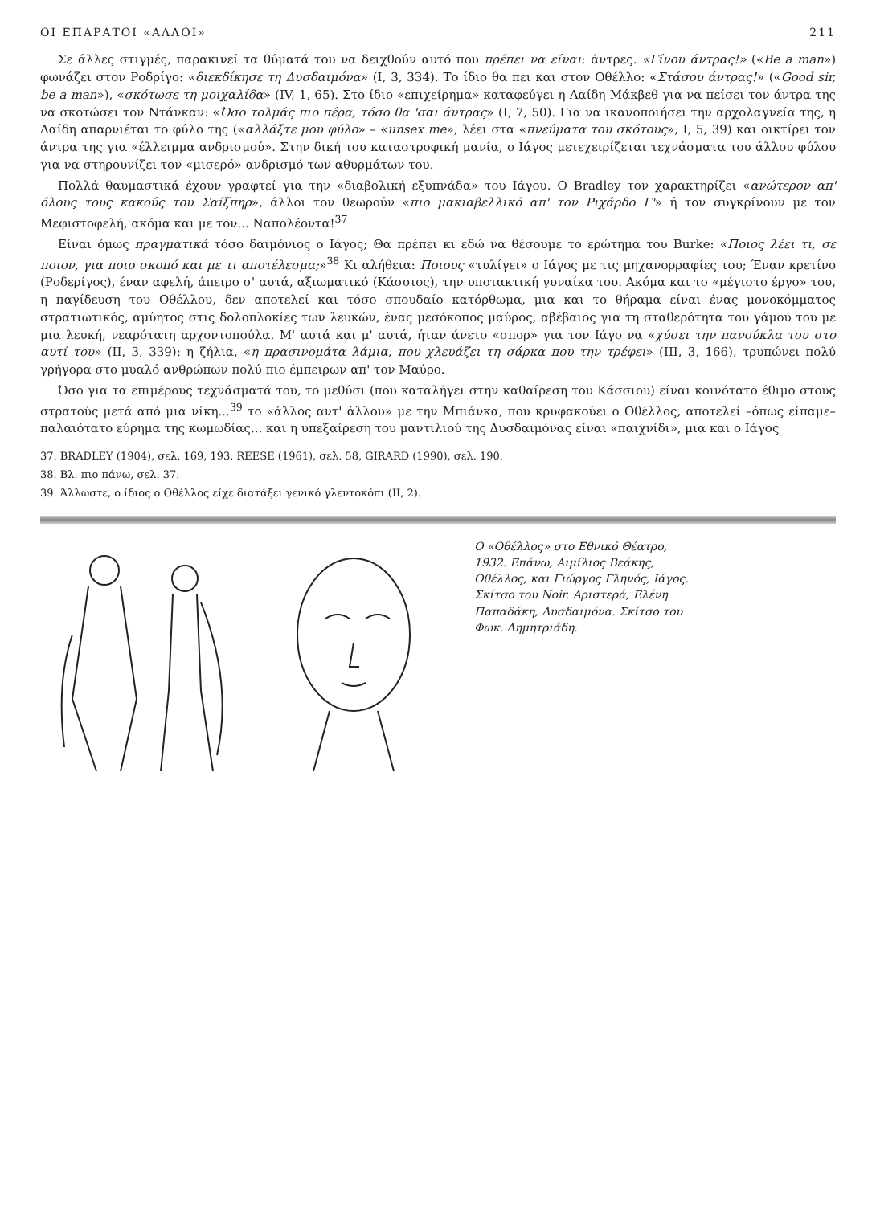ΟΙ ΕΠΑΡΑΤΟΙ «ΑΛΛΟΙ» 211
Σε άλλες στιγμές, παρακινεί τα θύματά του να δειχθούν αυτό που πρέπει να είναι: άντρες. «Γίνου άντρας!» («Be a man») φωνάζει στον Ροδρίγο: «διεκδίκησε τη Δυσδαιμόνα» (I, 3, 334). Το ίδιο θα πει και στον Οθέλλο: «Στάσου άντρας!» («Good sir, be a man»), «σκότωσε τη μοιχαλίδα» (IV, 1, 65). Στο ίδιο «επιχείρημα» καταφεύγει η Λαίδη Μάκβεθ για να πείσει τον άντρα της να σκοτώσει τον Ντάνκαν: «Όσο τολμάς πιο πέρα, τόσο θα 'σαι άντρας» (I, 7, 50). Για να ικανοποιήσει την αρχολαγνεία της, η Λαίδη απαρνιέται το φύλο της («αλλάξτε μου φύλο» – «unsex me», λέει στα «πνεύματα του σκότους», I, 5, 39) και οικτίρει τον άντρα της για «έλλειμμα ανδρισμού». Στην δική του καταστροφική μανία, ο Ιάγος μετεχειρίζεται τεχνάσματα του άλλου φύλου για να στηρουνίζει τον «μισερό» ανδρισμό των αθυρμάτων του.
Πολλά θαυμαστικά έχουν γραφτεί για την «διαβολική εξυπνάδα» του Ιάγου. Ο Bradley τον χαρακτηρίζει «ανώτερον απ' όλους τους κακούς του Σαίξπηρ», άλλοι τον θεωρούν «πιο μακιαβελλικό απ' τον Ριχάρδο Γ'» ή τον συγκρίνουν με τον Μεφιστοφελή, ακόμα και με τον... Ναπολέοντα!<sup>37</sup>
Είναι όμως πραγματικά τόσο δαιμόνιος ο Ιάγος; Θα πρέπει κι εδώ να θέσουμε το ερώτημα του Burke: «Ποιος λέει τι, σε ποιον, για ποιο σκοπό και με τι αποτέλεσμα;»<sup>38</sup> Κι αλήθεια: Ποιους «τυλίγει» ο Ιάγος με τις μηχανορραφίες του; Έναν κρετίνο (Ροδερίγος), έναν αφελή, άπειρο σ' αυτά, αξιωματικό (Κάσσιος), την υποτακτική γυναίκα του. Ακόμα και το «μέγιστο έργο» του, η παγίδευση του Οθέλλου, δεν αποτελεί και τόσο σπουδαίο κατόρθωμα, μια και το θήραμα είναι ένας μονοκόμματος στρατιωτικός, αμύητος στις δολοπλοκίες των λευκών, ένας μεσόκοπος μαύρος, αβέβαιος για τη σταθερότητα του γάμου του με μια λευκή, νεαρότατη αρχοντοπούλα. Μ' αυτά και μ' αυτά, ήταν άνετο «σπορ» για τον Ιάγο να «χύσει την πανούκλα του στο αυτί του» (II, 3, 339): η ζήλια, «η πρασινομάτα λάμια, που χλευάζει τη σάρκα που την τρέφει» (III, 3, 166), τρυπώνει πολύ γρήγορα στο μυαλό ανθρώπων πολύ πιο έμπειρων απ' τον Μαύρο.
Όσο για τα επιμέρους τεχνάσματά του, το μεθύσι (που καταλήγει στην καθαίρεση του Κάσσιου) είναι κοινότατο έθιμο στους στρατούς μετά από μια νίκη...<sup>39</sup> το «άλλος αντ' άλλου» με την Μπιάνκα, που κρυφακούει ο Οθέλλος, αποτελεί –όπως είπαμε– παλαιότατο εύρημα της κωμωδίας... και η υπεξαίρεση του μαντιλιού της Δυσδαιμόνας είναι «παιχνίδι», μια και ο Ιάγος
37. BRADLEY (1904), σελ. 169, 193, REESE (1961), σελ. 58, GIRARD (1990), σελ. 190.
38. Βλ. πιο πάνω, σελ. 37.
39. Άλλωστε, ο ίδιος ο Οθέλλος είχε διατάξει γενικό γλεντοκόπι (II, 2).
Ο «Οθέλλος» στο Εθνικό Θέατρο, 1932. Επάνω, Αιμίλιος Βεάκης, Οθέλλος, και Γιώργος Γληνός, Ιάγος. Σκίτσο του Noir. Αριστερά, Ελένη Παπαδάκη, Δυσδαιμόνα. Σκίτσο του Φωκ. Δημητριάδη.